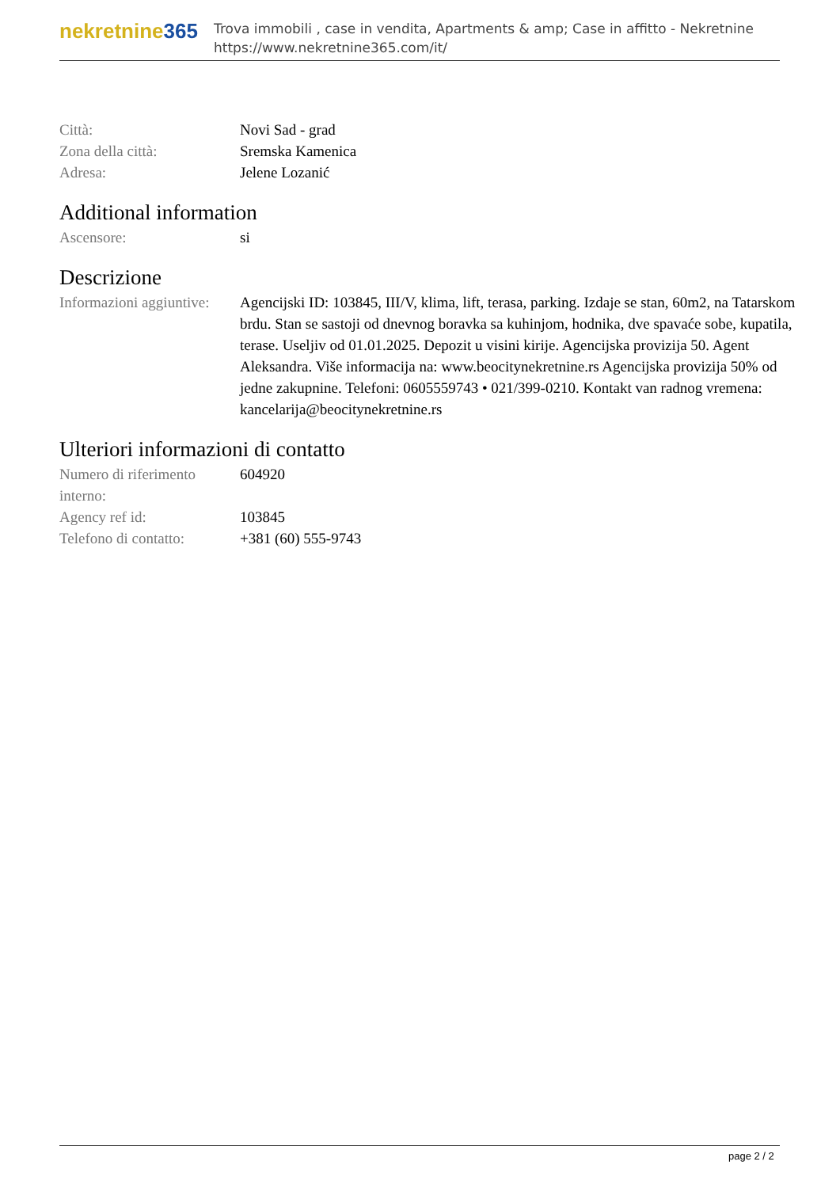nekretnine365
Trova immobili , case in vendita, Apartments & amp; Case in affitto - Nekretnine
https://www.nekretnine365.com/it/
| Città: | Novi Sad - grad |
| Zona della città: | Sremska Kamenica |
| Adresa: | Jelene Lozanić |
Additional information
| Ascensore: | si |
Descrizione
| Informazioni aggiuntive: | Agencijski ID: 103845, III/V, klima, lift, terasa, parking. Izdaje se stan, 60m2, na Tatarskom brdu. Stan se sastoji od dnevnog boravka sa kuhinjom, hodnika, dve spavaće sobe, kupatila, terase. Useljiv od 01.01.2025. Depozit u visini kirije. Agencijska provizija 50. Agent Aleksandra. Više informacija na: www.beocitynekretnine.rs Agencijska provizija 50% od jedne zakupnine. Telefoni: 0605559743 • 021/399-0210. Kontakt van radnog vremena: kancelarija@beocitynekretnine.rs |
Ulteriori informazioni di contatto
| Numero di riferimento interno: | 604920 |
| Agency ref id: | 103845 |
| Telefono di contatto: | +381 (60) 555-9743 |
page 2 / 2